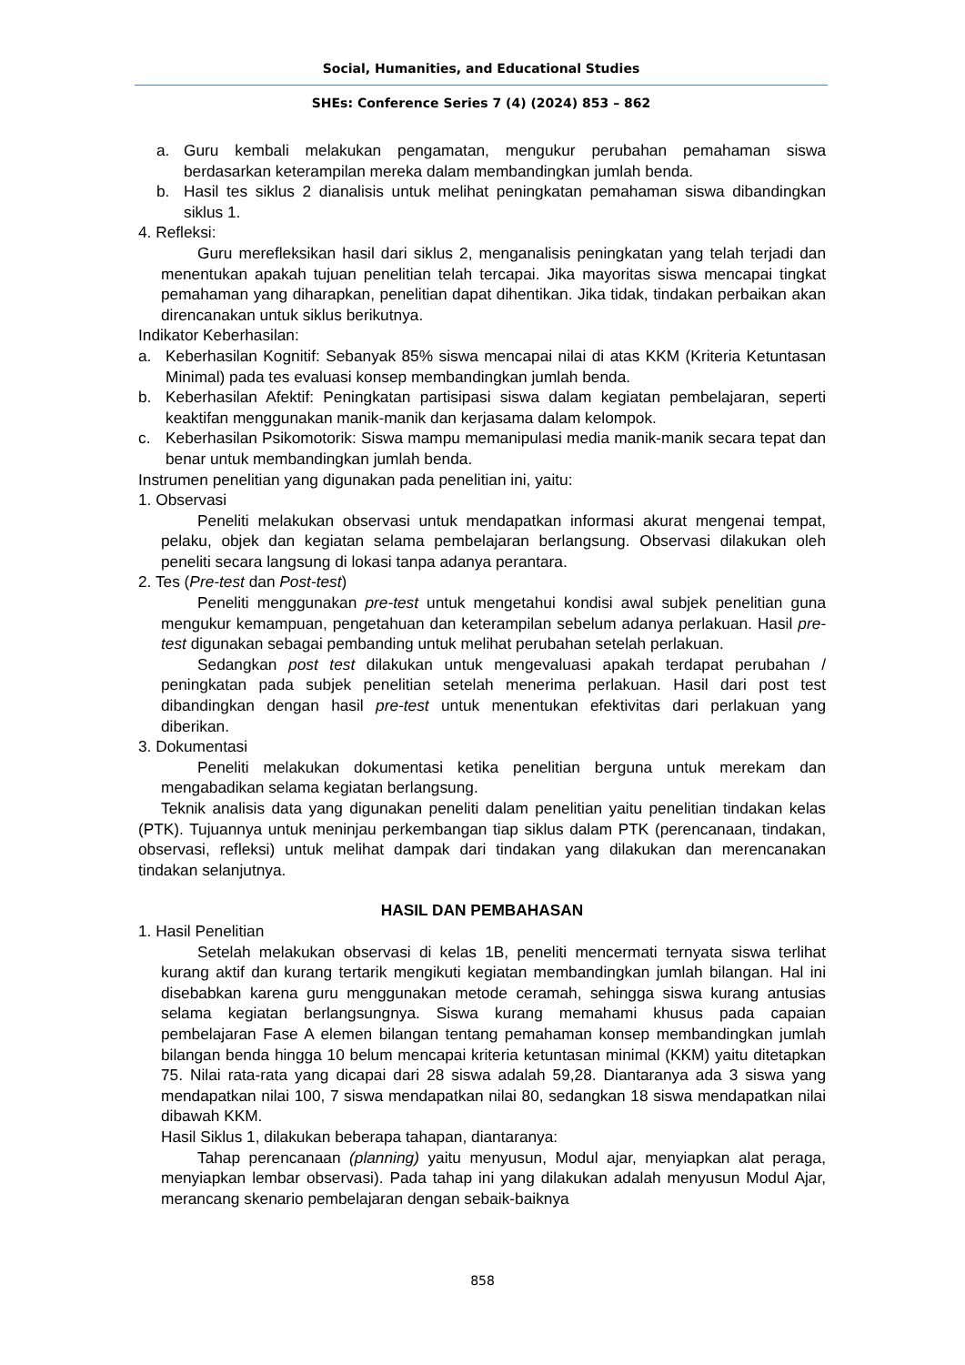Social, Humanities, and Educational Studies
SHEs: Conference Series 7 (4) (2024) 853 – 862
a. Guru kembali melakukan pengamatan, mengukur perubahan pemahaman siswa berdasarkan keterampilan mereka dalam membandingkan jumlah benda.
b. Hasil tes siklus 2 dianalisis untuk melihat peningkatan pemahaman siswa dibandingkan siklus 1.
4. Refleksi:
Guru merefleksikan hasil dari siklus 2, menganalisis peningkatan yang telah terjadi dan menentukan apakah tujuan penelitian telah tercapai. Jika mayoritas siswa mencapai tingkat pemahaman yang diharapkan, penelitian dapat dihentikan. Jika tidak, tindakan perbaikan akan direncanakan untuk siklus berikutnya.
Indikator Keberhasilan:
a. Keberhasilan Kognitif: Sebanyak 85% siswa mencapai nilai di atas KKM (Kriteria Ketuntasan Minimal) pada tes evaluasi konsep membandingkan jumlah benda.
b. Keberhasilan Afektif: Peningkatan partisipasi siswa dalam kegiatan pembelajaran, seperti keaktifan menggunakan manik-manik dan kerjasama dalam kelompok.
c. Keberhasilan Psikomotorik: Siswa mampu memanipulasi media manik-manik secara tepat dan benar untuk membandingkan jumlah benda.
Instrumen penelitian yang digunakan pada penelitian ini, yaitu:
1. Observasi
Peneliti melakukan observasi untuk mendapatkan informasi akurat mengenai tempat, pelaku, objek dan kegiatan selama pembelajaran berlangsung. Observasi dilakukan oleh peneliti secara langsung di lokasi tanpa adanya perantara.
2. Tes (Pre-test dan Post-test)
Peneliti menggunakan pre-test untuk mengetahui kondisi awal subjek penelitian guna mengukur kemampuan, pengetahuan dan keterampilan sebelum adanya perlakuan. Hasil pre-test digunakan sebagai pembanding untuk melihat perubahan setelah perlakuan.
Sedangkan post test dilakukan untuk mengevaluasi apakah terdapat perubahan / peningkatan pada subjek penelitian setelah menerima perlakuan. Hasil dari post test dibandingkan dengan hasil pre-test untuk menentukan efektivitas dari perlakuan yang diberikan.
3. Dokumentasi
Peneliti melakukan dokumentasi ketika penelitian berguna untuk merekam dan mengabadikan selama kegiatan berlangsung.
Teknik analisis data yang digunakan peneliti dalam penelitian yaitu penelitian tindakan kelas (PTK). Tujuannya untuk meninjau perkembangan tiap siklus dalam PTK (perencanaan, tindakan, observasi, refleksi) untuk melihat dampak dari tindakan yang dilakukan dan merencanakan tindakan selanjutnya.
HASIL DAN PEMBAHASAN
1. Hasil Penelitian
Setelah melakukan observasi di kelas 1B, peneliti mencermati ternyata siswa terlihat kurang aktif dan kurang tertarik mengikuti kegiatan membandingkan jumlah bilangan. Hal ini disebabkan karena guru menggunakan metode ceramah, sehingga siswa kurang antusias selama kegiatan berlangsungnya. Siswa kurang memahami khusus pada capaian pembelajaran Fase A elemen bilangan tentang pemahaman konsep membandingkan jumlah bilangan benda hingga 10 belum mencapai kriteria ketuntasan minimal (KKM) yaitu ditetapkan 75. Nilai rata-rata yang dicapai dari 28 siswa adalah 59,28. Diantaranya ada 3 siswa yang mendapatkan nilai 100, 7 siswa mendapatkan nilai 80, sedangkan 18 siswa mendapatkan nilai dibawah KKM.
Hasil Siklus 1, dilakukan beberapa tahapan, diantaranya:
Tahap perencanaan (planning) yaitu menyusun, Modul ajar, menyiapkan alat peraga, menyiapkan lembar observasi). Pada tahap ini yang dilakukan adalah menyusun Modul Ajar, merancang skenario pembelajaran dengan sebaik-baiknya
858